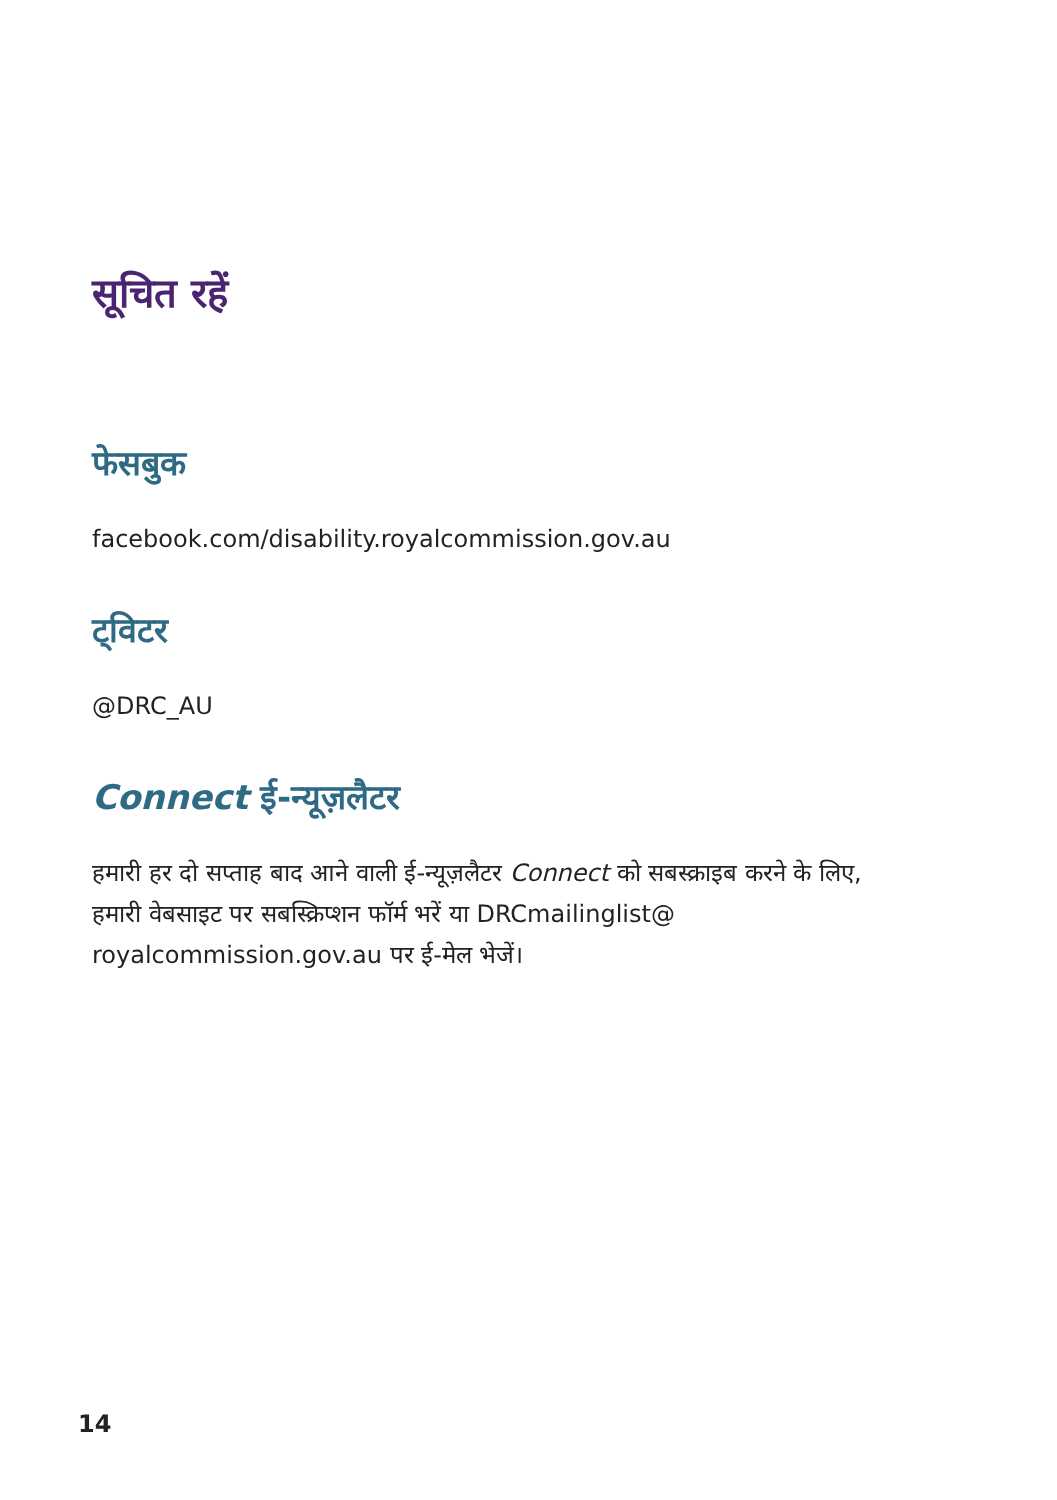सूचित रहें
फेसबुक
facebook.com/disability.royalcommission.gov.au
ट्विटर
@DRC_AU
Connect ई-न्यूज़लैटर
हमारी हर दो सप्ताह बाद आने वाली ई-न्यूज़लैटर Connect को सबस्क्राइब करने के लिए, हमारी वेबसाइट पर सबस्क्रिप्शन फॉर्म भरें या DRCmailinglist@ royalcommission.gov.au पर ई-मेल भेजें।
14